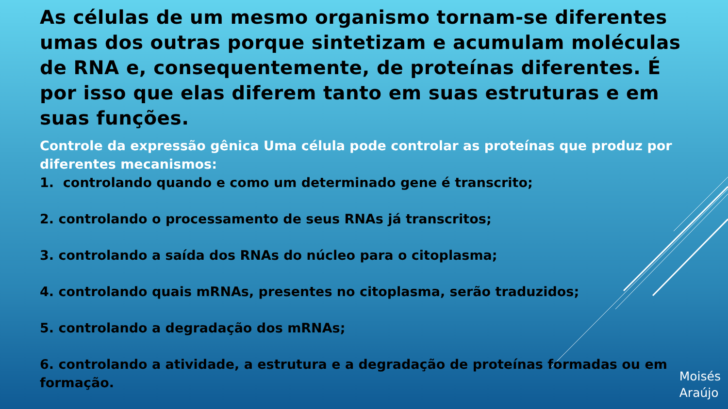As células de um mesmo organismo tornam-se diferentes umas dos outras porque sintetizam e acumulam moléculas de RNA e, consequentemente, de proteínas diferentes. É por isso que elas diferem tanto em suas estruturas e em suas funções.
Controle da expressão gênica Uma célula pode controlar as proteínas que produz por diferentes mecanismos:
1. controlando quando e como um determinado gene é transcrito;
2. controlando o processamento de seus RNAs já transcritos;
3. controlando a saída dos RNAs do núcleo para o citoplasma;
4. controlando quais mRNAs, presentes no citoplasma, serão traduzidos;
5. controlando a degradação dos mRNAs;
6. controlando a atividade, a estrutura e a degradação de proteínas formadas ou em formação.
Moisés
Araújo